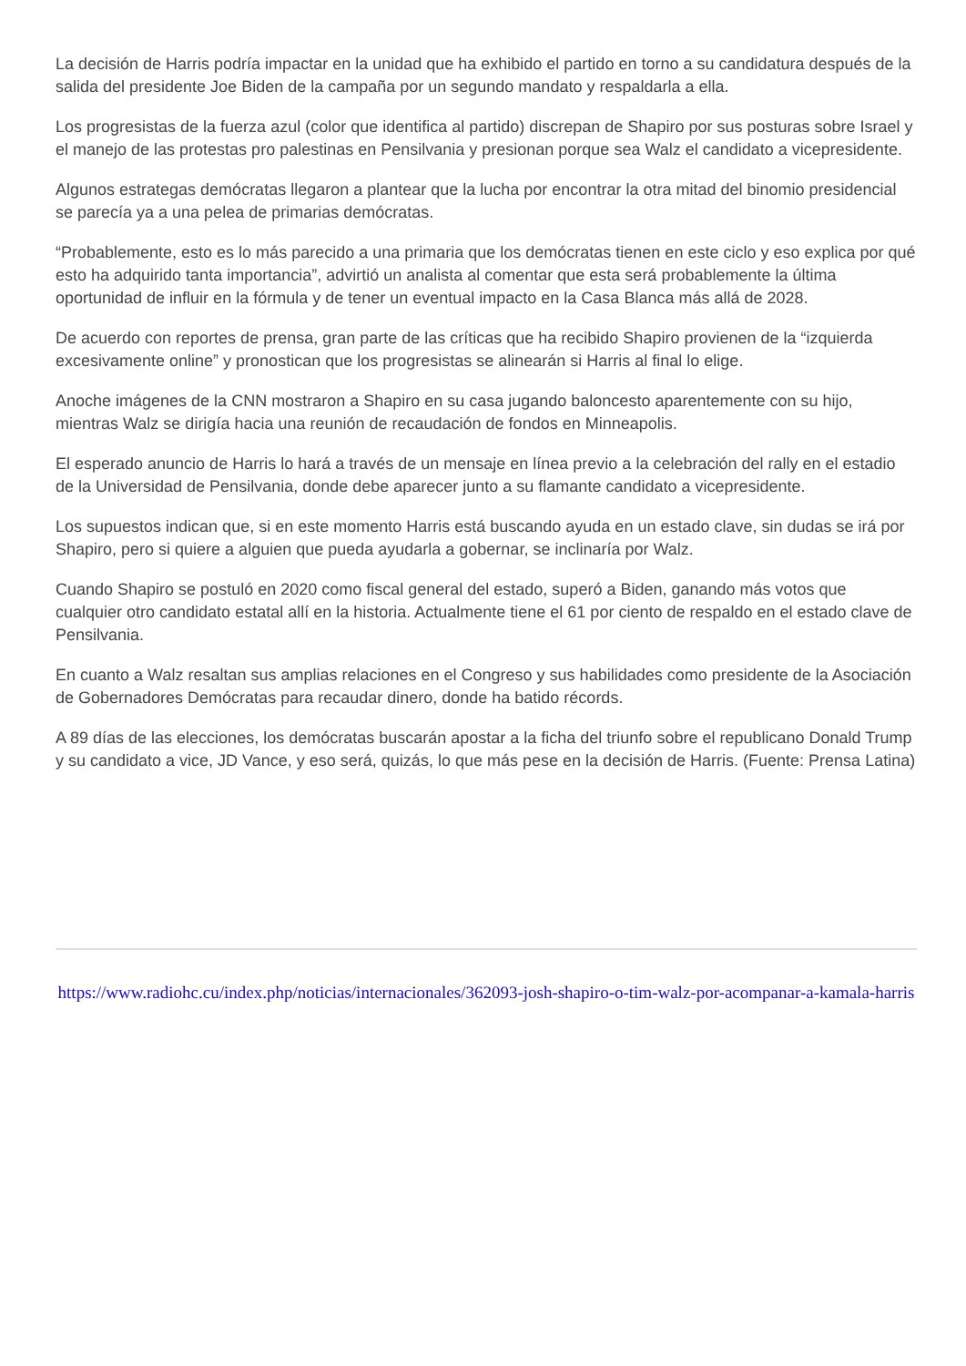La decisión de Harris podría impactar en la unidad que ha exhibido el partido en torno a su candidatura después de la salida del presidente Joe Biden de la campaña por un segundo mandato y respaldarla a ella.
Los progresistas de la fuerza azul (color que identifica al partido) discrepan de Shapiro por sus posturas sobre Israel y el manejo de las protestas pro palestinas en Pensilvania y presionan porque sea Walz el candidato a vicepresidente.
Algunos estrategas demócratas llegaron a plantear que la lucha por encontrar la otra mitad del binomio presidencial se parecía ya a una pelea de primarias demócratas.
“Probablemente, esto es lo más parecido a una primaria que los demócratas tienen en este ciclo y eso explica por qué esto ha adquirido tanta importancia”, advirtió un analista al comentar que esta será probablemente la última oportunidad de influir en la fórmula y de tener un eventual impacto en la Casa Blanca más allá de 2028.
De acuerdo con reportes de prensa, gran parte de las críticas que ha recibido Shapiro provienen de la “izquierda excesivamente online” y pronostican que los progresistas se alinearán si Harris al final lo elige.
Anoche imágenes de la CNN mostraron a Shapiro en su casa jugando baloncesto aparentemente con su hijo, mientras Walz se dirigía hacia una reunión de recaudación de fondos en Minneapolis.
El esperado anuncio de Harris lo hará a través de un mensaje en línea previo a la celebración del rally en el estadio de la Universidad de Pensilvania, donde debe aparecer junto a su flamante candidato a vicepresidente.
Los supuestos indican que, si en este momento Harris está buscando ayuda en un estado clave, sin dudas se irá por Shapiro, pero si quiere a alguien que pueda ayudarla a gobernar, se inclinaría por Walz.
Cuando Shapiro se postuló en 2020 como fiscal general del estado, superó a Biden, ganando más votos que cualquier otro candidato estatal allí en la historia. Actualmente tiene el 61 por ciento de respaldo en el estado clave de Pensilvania.
En cuanto a Walz resaltan sus amplias relaciones en el Congreso y sus habilidades como presidente de la Asociación de Gobernadores Demócratas para recaudar dinero, donde ha batido récords.
A 89 días de las elecciones, los demócratas buscarán apostar a la ficha del triunfo sobre el republicano Donald Trump y su candidato a vice, JD Vance, y eso será, quizás, lo que más pese en la decisión de Harris. (Fuente: Prensa Latina)
https://www.radiohc.cu/index.php/noticias/internacionales/362093-josh-shapiro-o-tim-walz-por-acompanar-a-kamala-harris